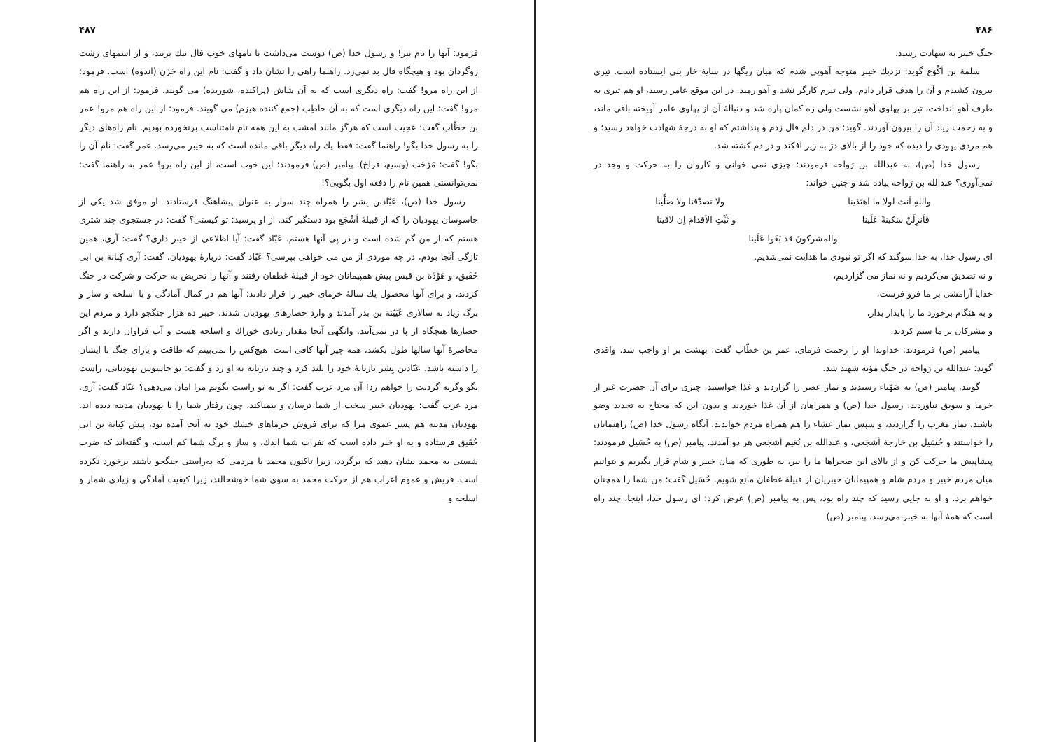۴۸۶
جنگ خیبر به سهادت رسید.
سلمة بن اَکْوَع گوید: نزدیك خیبر متوجه آهویی شدم که میان ریگها در سایهٔ خار بنی ایستاده است. تیری بیرون کشیدم و آن را هدف قرار دادم، ولی تیرم کارگر نشد و آهو رمید. در این موقع عامر رسید، او هم تیری به طرف آهو انداخت، تیر بر پهلوی آهو نشست ولی زه کمان پاره شد و دنبالهٔ آن از پهلوی عامر آویخته باقی ماند، و به زحمت زیاد آن را بیرون آوردند. گوید: من در دلم فال زدم و پنداشتم که او به درجهٔ شهادت خواهد رسید؛ و هم مردی یهودی را دیده که خود را از بالای دژ به زیر افکند و در دم کشته شد.
رسول خدا (ص)، به عبدالله بن رَواحه فرمودند: چیزی نمی خوانی و کاروان را به حرکت و وجد در نمی‌آوری؟ عبدالله بن رَواحه پیاده شد و چنین خواند:
واللهِ اَنتَ لولا ما اهتَدَینا ولا تصدّقنا ولا صَلَّینا
فَاَنزِلَنْ سَکینةً عَلَینا و ثَبِّتِ الاَقدامَ اِن لاقَینا
والمشرکونَ قد بَغَوا عَلَینا
ای رسول خدا، به خدا سوگند که اگر تو نبودی ما هدایت نمی‌شدیم.
و نه تصدیق می‌کردیم و نه نماز می گزاردیم،
خدایا آرامشی بر ما فرو فرست،
و به هنگام برخورد ما را پایدار بدار،
و مشرکان بر ما ستم کردند.
پیامبر (ص) فرمودند: خداوندا او را رحمت فرمای. عمر بن خطّاب گفت: بهشت بر او واجب شد. واقدی گوید: عبدالله بن رَواحه در جنگ مؤته شهید شد.
گویند، پیامبر (ص) به صَهْباء رسیدند و نماز عصر را گزاردند و غذا خواستند. چیزی برای آن حضرت غیر از خرما و سویق نیاوردند. رسول خدا (ص) و همراهان از آن غذا خوردند و بدون این که محتاج به تجدید وضو باشند، نماز مغرب را گزاردند، و سپس نماز عشاء را هم همراه مردم خواندند. آنگاه رسول خدا (ص) راهنمایان را خواستند و حُسَیل بن خارجهٔ اَشجَعی، و عبدالله بن نُعَیم اَشجَعی هر دو آمدند. پیامبر (ص) به حُسَیل فرمودند: پیشاپیش ما حرکت کن و از بالای این صحراها ما را ببر، به طوری که میان خیبر و شام قرار بگیریم و بتوانیم میان مردم خیبر و مردم شام و همپیمانان خیبریان از قبیلهٔ غطفان مانع شویم. حُسَیل گفت: من شما را همچنان خواهم برد. و او به جایی رسید که چند راه بود، پس به پیامبر (ص) عرض کرد: ای رسول خدا، اینجا، چند راه است که همهٔ آنها به خیبر می‌رسد. پیامبر (ص)
۴۸۷
فرمود: آنها را نام ببر! و رسول خدا (ص) دوست می‌داشت با نامهای خوب فال نیك بزنند، و از اسمهای زشت روگردان بود و هیچگاه فال بد نمی‌زد. راهنما راهی را نشان داد و گفت: نام این راه حَزَن (اندوه) است. فرمود: از این راه مرو! گفت: راه دیگری است که به آن شاش (پراکنده، شوریده) می گویند. فرمود: از این راه هم مرو! گفت: این راه دیگری است که به آن حاطِب (جمع کننده هیزم) می گویند. فرمود: از این راه هم مرو! عمر بن خطّاب گفت: عجیب است که هرگز مانند امشب به این همه نام نامتناسب برنخورده بودیم. نام راه‌های دیگر را به رسول خدا بگو! راهنما گفت: فقط یك راه دیگر باقی مانده است که به خیبر می‌رسد. عمر گفت: نام آن را بگو! گفت: مَرْحَب (وسیع، فراخ). پیامبر (ص) فرمودند: این خوب است، از این راه برو! عمر به راهنما گفت: نمی‌توانستی همین نام را دفعه اول بگویی؟!
رسول خدا (ص)، عَبّادبن بِشر را همراه چند سوار به عنوان پیشاهنگ فرستادند. او موفق شد یکی از جاسوسان یهودیان را که از قبیلهٔ اَشْجَع بود دستگیر کند. از او پرسید: تو کیستی؟ گفت: در جستجوی چند شتری هستم که از من گم شده است و در پی آنها هستم. عَبّاد گفت: آیا اطلاعی از خیبر داری؟ گفت: آری، همین تازگی آنجا بودم، در چه موردی از من می خواهی بپرسی؟ عَبّاد گفت: دربارهٔ یهودیان. گفت: آری کِنانة بن ابی حُقَیق، و هَوْذَة بن قیس پیش همپیمانان خود از قبیلهٔ غطفان رفتند و آنها را تحریض به حرکت و شرکت در جنگ کردند، و برای آنها محصول یك سالهٔ خرمای خیبر را قرار دادند؛ آنها هم در کمال آمادگی و با اسلحه و ساز و برگ زیاد به سالاری عُیَیْنة بن بدر آمدند و وارد حصارهای یهودیان شدند. خیبر ده هزار جنگجو دارد و مردم این حصارها هیچگاه از پا در نمی‌آیند. وانگهی آنجا مقدار زیادی خوراك و اسلحه هست و آب فراوان دارند و اگر محاصرهٔ آنها سالها طول بکشد، همه چیز آنها کافی است. هیچ‌کس را نمی‌بینم که طاقت و یارای جنگ با ایشان را داشته باشد. عَبّادبن بِشر تازیانهٔ خود را بلند کرد و چند تازیانه به او زد و گفت: تو جاسوس یهودیانی، راست بگو وگرنه گردنت را خواهم زد! آن مرد عرب گفت: اگر به تو راست بگویم مرا امان می‌دهی؟ عَبّاد گفت: آری. مرد عرب گفت: یهودیان خیبر سخت از شما ترسان و بیمناکند، چون رفتار شما را با یهودیان مدینه دیده اند. یهودیان مدینه هم پسر عموی مرا که برای فروش خرماهای خشك خود به آنجا آمده بود، پیش کِنانة بن ابی حُقَیق فرستاده و به او خبر داده است که نفرات شما اندك، و ساز و برگ شما کم است، و گفته‌اند که ضرب شستی به محمد نشان دهید که برگردد، زیرا تاکنون محمد با مردمی که به‌راستی جنگجو باشند برخورد نکرده است. قریش و عموم اعراب هم از حرکت محمد به سوی شما خوشحالند، زیرا کیفیت آمادگی و زیادی شمار و اسلحه و